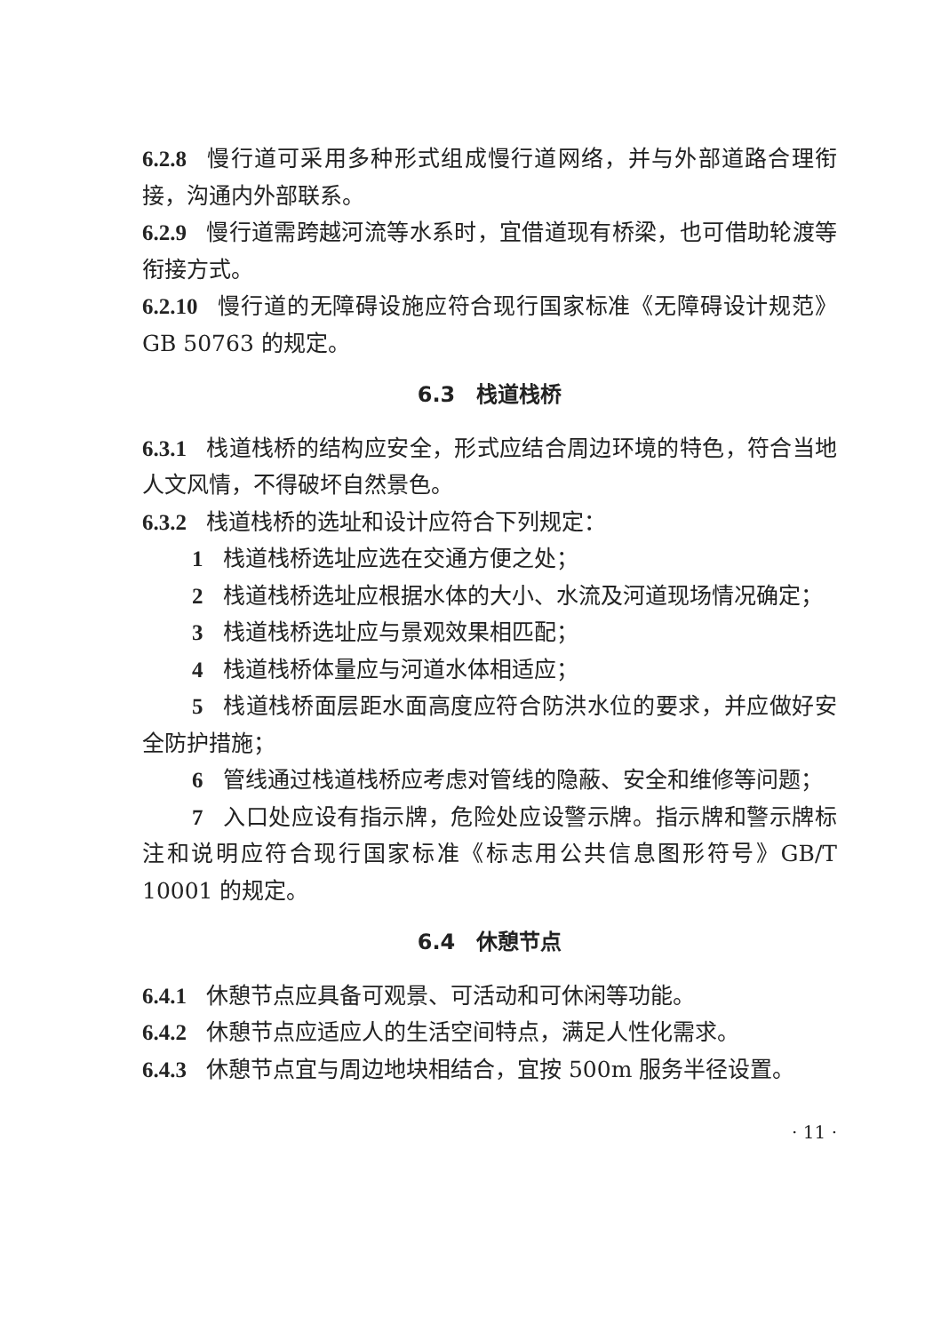6.2.8 慢行道可采用多种形式组成慢行道网络，并与外部道路合理衔接，沟通内外部联系。
6.2.9 慢行道需跨越河流等水系时，宜借道现有桥梁，也可借助轮渡等衔接方式。
6.2.10 慢行道的无障碍设施应符合现行国家标准《无障碍设计规范》GB 50763 的规定。
6.3　栈道栈桥
6.3.1 栈道栈桥的结构应安全，形式应结合周边环境的特色，符合当地人文风情，不得破坏自然景色。
6.3.2 栈道栈桥的选址和设计应符合下列规定：
1 栈道栈桥选址应选在交通方便之处；
2 栈道栈桥选址应根据水体的大小、水流及河道现场情况确定；
3 栈道栈桥选址应与景观效果相匹配；
4 栈道栈桥体量应与河道水体相适应；
5 栈道栈桥面层距水面高度应符合防洪水位的要求，并应做好安全防护措施；
6 管线通过栈道栈桥应考虑对管线的隐蔽、安全和维修等问题；
7 入口处应设有指示牌，危险处应设警示牌。指示牌和警示牌标注和说明应符合现行国家标准《标志用公共信息图形符号》GB/T 10001 的规定。
6.4　休憩节点
6.4.1 休憩节点应具备可观景、可活动和可休闲等功能。
6.4.2 休憩节点应适应人的生活空间特点，满足人性化需求。
6.4.3 休憩节点宜与周边地块相结合，宜按 500m 服务半径设置。
· 11 ·